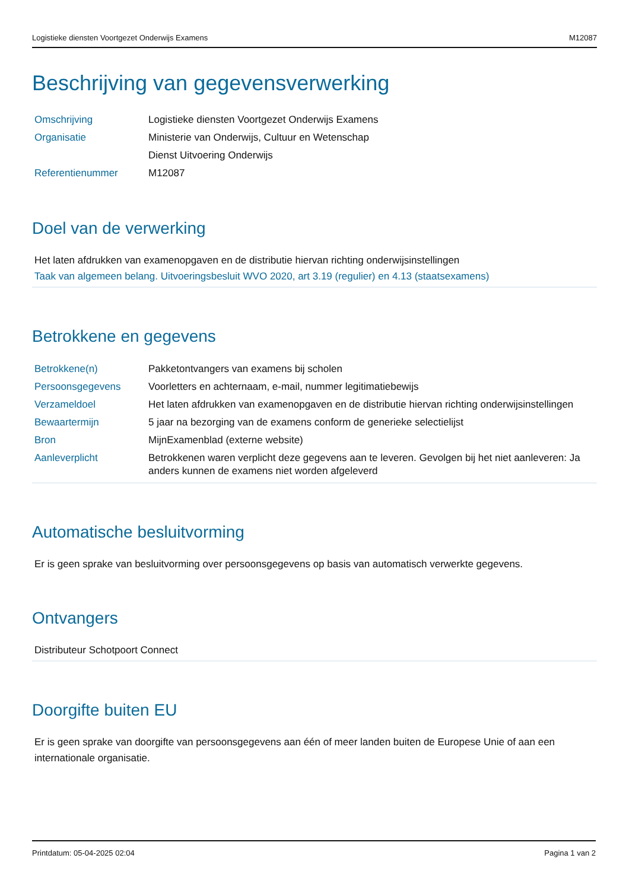Logistieke diensten Voortgezet Onderwijs Examens M12087
Beschrijving van gegevensverwerking
| Omschrijving | Logistieke diensten Voortgezet Onderwijs Examens |
| Organisatie | Ministerie van Onderwijs, Cultuur en Wetenschap Dienst Uitvoering Onderwijs |
| Referentienummer | M12087 |
Doel van de verwerking
Het laten afdrukken van examenopgaven en de distributie hiervan richting onderwijsinstellingen
Taak van algemeen belang. Uitvoeringsbesluit WVO 2020, art 3.19 (regulier) en 4.13 (staatsexamens)
Betrokkene en gegevens
| Betrokkene(n) | Pakketontvangers van examens bij scholen |
| Persoonsgegevens | Voorletters en achternaam, e-mail, nummer legitimatiebewijs |
| Verzameldoel | Het laten afdrukken van examenopgaven en de distributie hiervan richting onderwijsinstellingen |
| Bewaartermijn | 5 jaar na bezorging van de examens conform de generieke selectielijst |
| Bron | MijnExamenblad (externe website) |
| Aanleverplicht | Betrokkenen waren verplicht deze gegevens aan te leveren. Gevolgen bij het niet aanleveren: Ja anders kunnen de examens niet worden afgeleverd |
Automatische besluitvorming
Er is geen sprake van besluitvorming over persoonsgegevens op basis van automatisch verwerkte gegevens.
Ontvangers
Distributeur Schotpoort Connect
Doorgifte buiten EU
Er is geen sprake van doorgifte van persoonsgegevens aan één of meer landen buiten de Europese Unie of aan een internationale organisatie.
Printdatum: 05-04-2025 02:04 Pagina 1 van 2